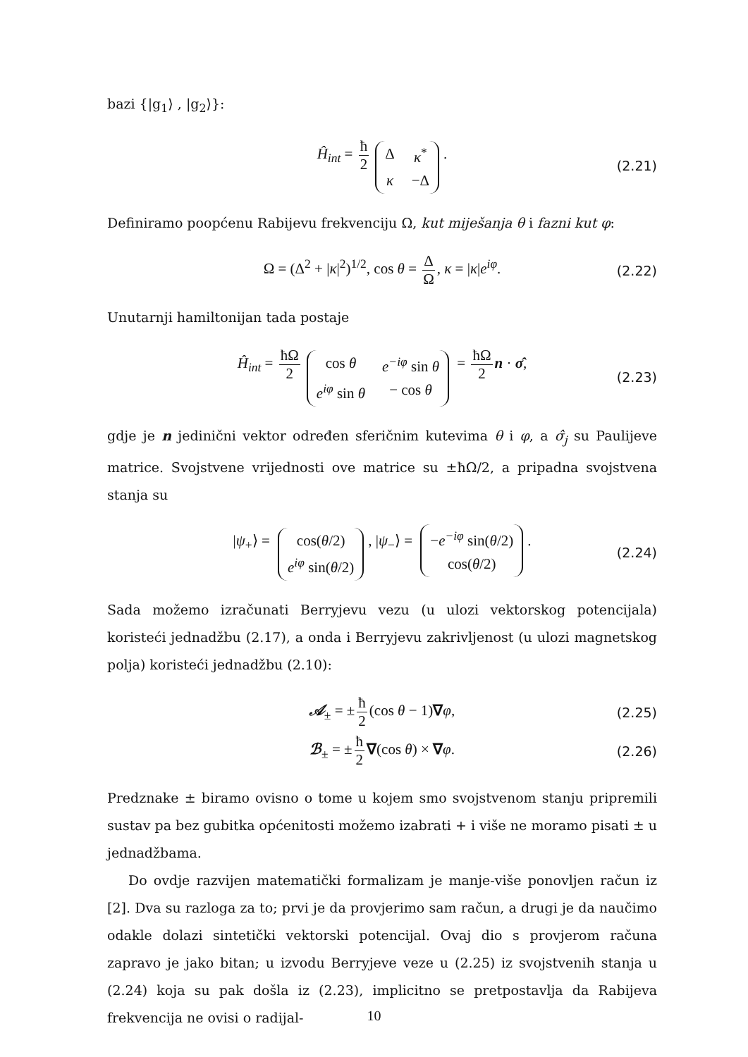bazi {|g<sub>1</sub>⟩ , |g<sub>2</sub>⟩}:
Ĥ<sub>int</sub> = ħ 2 Δ κ<sup>*</sup> κ −Δ. (2.21)
Definiramo poopćenu Rabijevu frekvenciju Ω, kut miješanja θ i fazni kut φ:
Ω = (Δ<sup>2</sup> + |κ|<sup>2</sup>)<sup>1/2</sup>, cos θ = Δ Ω, κ = |κ|e<sup>iφ</sup>. (2.22)
Unutarnji hamiltonijan tada postaje
Ĥ<sub>int</sub> = ħΩ 2 cos θ e<sup>−iφ</sup> sin θ e<sup>iφ</sup> sin θ − cos θ = ħΩ 2 n · σ̂, (2.23)
gdje je n jedinični vektor određen sferičnim kutevima θ i φ, a σ̂<sub>j</sub> su Paulijeve matrice. Svojstvene vrijednosti ove matrice su ±ħΩ/2, a pripadna svojstvena stanja su
|ψ<sub>+</sub>⟩ = cos(θ/2) e<sup>iφ</sup> sin(θ/2), |ψ<sub>−</sub>⟩ = −e<sup>−iφ</sup> sin(θ/2) cos(θ/2). (2.24)
Sada možemo izračunati Berryjevu vezu (u ulozi vektorskog potencijala) koristeći jednadžbu (2.17), a onda i Berryjevu zakrivljenost (u ulozi magnetskog polja) koristeći jednadžbu (2.10):
𝒜<sub>±</sub> = ± ħ 2 (cos θ − 1)∇φ, (2.25)
ℬ<sub>±</sub> = ± ħ 2 ∇(cos θ) × ∇φ. (2.26)
Predznake ± biramo ovisno o tome u kojem smo svojstvenom stanju pripremili sustav pa bez gubitka općenitosti možemo izabrati + i više ne moramo pisati ± u jednadžbama.
Do ovdje razvijen matematički formalizam je manje-više ponovljen račun iz [2]. Dva su razloga za to; prvi je da provjerimo sam račun, a drugi je da naučimo odakle dolazi sintetički vektorski potencijal. Ovaj dio s provjerom računa zapravo je jako bitan; u izvodu Berryjeve veze u (2.25) iz svojstvenih stanja u (2.24) koja su pak došla iz (2.23), implicitno se pretpostavlja da Rabijeva frekvencija ne ovisi o radijal-
10